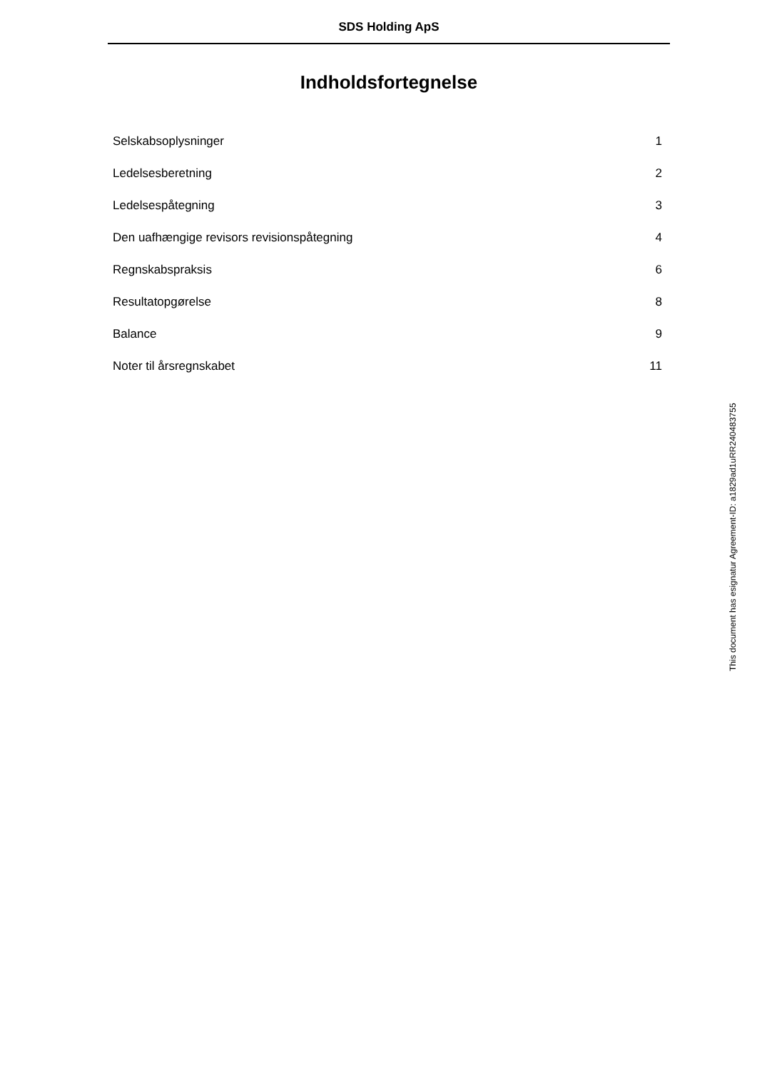SDS Holding ApS
Indholdsfortegnelse
| Selskabsoplysninger | 1 |
| Ledelsesberetning | 2 |
| Ledelsespåtegning | 3 |
| Den uafhængige revisors revisionspåtegning | 4 |
| Regnskabspraksis | 6 |
| Resultatopgørelse | 8 |
| Balance | 9 |
| Noter til årsregnskabet | 11 |
This document has esignatur Agreement-ID: a1829ad1uRR240483755